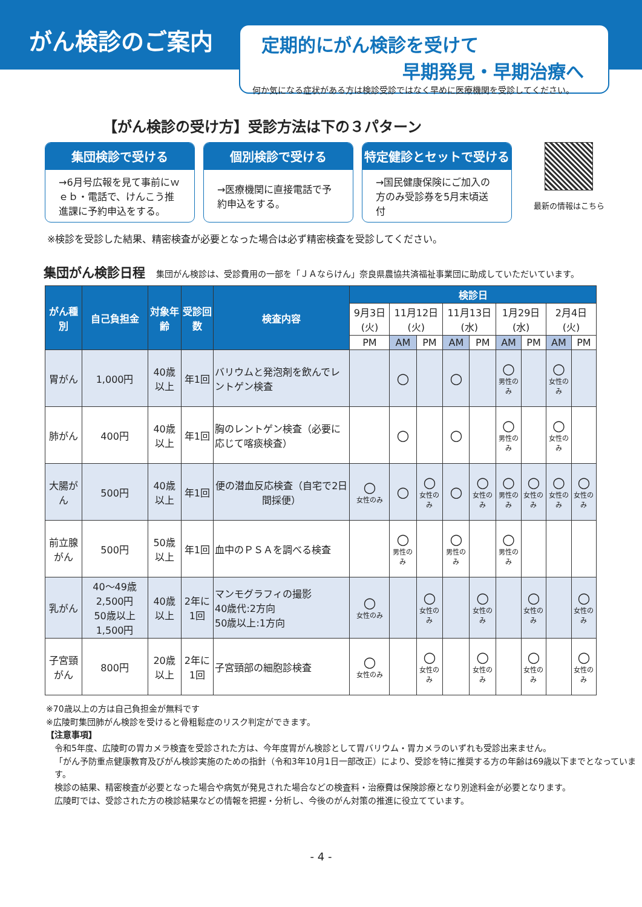がん検診のご案内
定期的にがん検診を受けて
早期発見・早期治療へ
何か気になる症状がある方は検診受診ではなく早めに医療機関を受診してください。
【がん検診の受け方】受診方法は下の３パターン
集団検診で受ける
→6月号広報を見て事前にｗｅｂ・電話で、けんこう推進課に予約申込をする。
個別検診で受ける
→医療機関に直接電話で予約申込をする。
特定健診とセットで受ける
→国民健康保険にご加入の方のみ受診券を5月末頃送付
最新の情報はこちら
※検診を受診した結果、精密検査が必要となった場合は必ず精密検査を受診してください。
集団がん検診日程 集団がん検診は、受診費用の一部を「ＪＡならけん」奈良県農協共済福祉事業団に助成していただいています。
| がん種別 | 自己負担金 | 対象年齢 | 受診回数 | 検査内容 | 検診日 | | | | | | | | |
| --- | --- | --- | --- | --- | --- | --- | --- | --- | --- | --- | --- | --- | --- |
| | | | | | 9月3日(火) | 11月12日(火) | | 11月13日(水) | | 1月29日(水) | | 2月4日(火) | |
| | | | | | PM | AM | PM | AM | PM | AM | PM | AM | PM |
| 胃がん | 1,000円 | 40歳以上 | 年1回 | バリウムと発泡剤を飲んでレントゲン検査 | | ○ | | ○ | | ○ 男性のみ | | ○ 女性のみ | |
| 肺がん | 400円 | 40歳以上 | 年1回 | 胸のレントゲン検査（必要に応じて喀痰検査） | | ○ | | ○ | | ○ 男性のみ | | ○ 女性のみ | |
| 大腸がん | 500円 | 40歳以上 | 年1回 | 便の潜血反応検査（自宅で2日間採便） | ○ 女性のみ | ○ | ○ 女性のみ | ○ | ○ 女性のみ | ○ 男性のみ | ○ 女性のみ | ○ 女性のみ | ○ 女性のみ |
| 前立腺がん | 500円 | 50歳以上 | 年1回 | 血中のＰＳＡを調べる検査 | | ○ 男性のみ | | ○ 男性のみ | | ○ 男性のみ | | | |
| 乳がん | 40～49歳 2,500円 50歳以上 1,500円 | 40歳以上 | 2年に1回 | マンモグラフィの撮影 40歳代:2方向 50歳以上:1方向 | ○ 女性のみ | | ○ 女性のみ | | ○ 女性のみ | | ○ 女性のみ | | ○ 女性のみ |
| 子宮頸がん | 800円 | 20歳以上 | 2年に1回 | 子宮頸部の細胞診検査 | ○ 女性のみ | | ○ 女性のみ | | ○ 女性のみ | | ○ 女性のみ | | ○ 女性のみ |
※70歳以上の方は自己負担金が無料です
※広陵町集団肺がん検診を受けると骨粗鬆症のリスク判定ができます。
【注意事項】
令和5年度、広陵町の胃カメラ検査を受診された方は、今年度胃がん検診として胃バリウム・胃カメラのいずれも受診出来ません。
「がん予防重点健康教育及びがん検診実施のための指針（令和3年10月1日一部改正）により、受診を特に推奨する方の年齢は69歳以下までとなっています。
検診の結果、精密検査が必要となった場合や病気が発見された場合などの検査料・治療費は保険診療となり別途料金が必要となります。
広陵町では、受診された方の検診結果などの情報を把握・分析し、今後のがん対策の推進に役立てています。
- 4 -